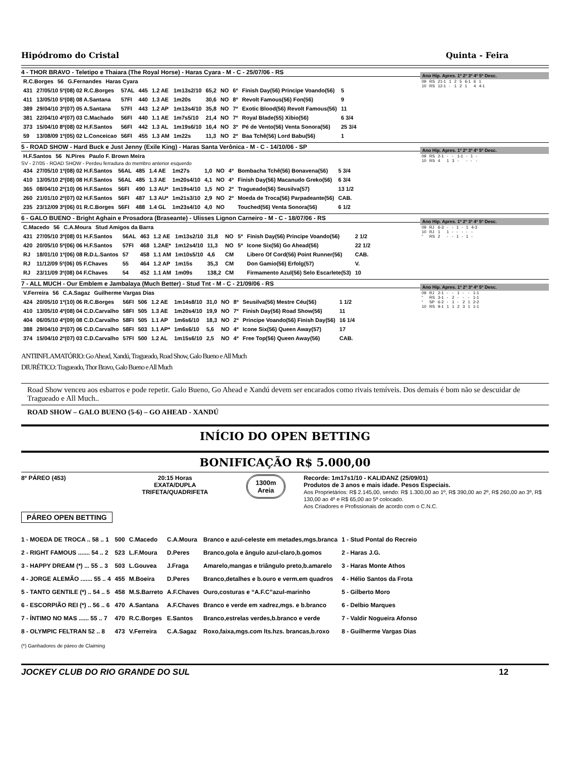Hipódromo do Cristal Quinta - Feira
4 - THOR BRAVO - Teletipo e Thaiara (The Royal Horse) - Haras Cyara - M - C - 25/07/06 - RS
| R.C.Borges | 56 | G.Fernandes | Haras Cyara |
| 431 | 27/05/10 5º(08) 02 R.C.Borges | 57AL | 445 | 1.2 AE | 1m13s2/10 | 65,2 | NO | 6º | Finish Day(56) Principe Voando(56) | 5 |
| 411 | 13/05/10 5º(08) 08 A.Santana | 57FI | 440 | 1.3 AE | 1m20s | 30,6 | NO | 8º | Revolt Famous(56) Fon(56) | 9 |
| 389 | 29/04/10 3º(07) 05 A.Santana | 57FI | 443 | 1.2 AP | 1m13s4/10 | 35,8 | NO | 7º | Exotic Blood(56) Revolt Famous(56) | 11 |
| 381 | 22/04/10 4º(07) 03 C.Machado | 56FI | 440 | 1.1 AE | 1m7s5/10 | 21,4 | NO | 7º | Royal Blade(55) Xibio(56) | 6 3/4 |
| 373 | 15/04/10 8º(08) 02 H.F.Santos | 56FI | 442 | 1.3 AL | 1m19s6/10 | 16,4 | NO | 3º | Pé de Vento(56) Venta Sonora(56) | 25 3/4 |
| 59 | 13/08/09 1º(05) 02 L.Conceicao | 56FI | 455 | 1.3 AM | 1m22s | 11,3 | NO | 2º | Baa Tchê(56) Lord Babu(56) | 1 |
Ano Hip. Apres. 1º 2º 3º 4º 5º Desc.
| 09 | RS | 21-1 | 1 | 2 | 5 | 6-1 | 6 | 1 |
| 10 | RS | 12-1 | - | 1 | 2 | 1 | 4 | 4-1 |
5 - ROAD SHOW - Hard Buck e Just Jenny (Exile King) - Haras Santa Verônica - M - C - 14/10/06 - SP
| H.F.Santos | 56 | N.Pires | Paulo F. Brown Meira |
SV - 27/05 - ROAD SHOW - Perdeu ferradura do membro anterior esquerdo
| 434 | 27/05/10 1º(08) 02 H.F.Santos | 56AL | 485 | 1.4 AE | 1m27s | 1,0 | NO | 4º | Bombacha Tchê(56) Bonavena(56) | 5 3/4 |
| 410 | 13/05/10 2º(08) 08 H.F.Santos | 56AL | 485 | 1.3 AE | 1m20s4/10 | 4,1 | NO | 4º | Finish Day(56) Macanudo Greko(56) | 6 3/4 |
| 365 | 08/04/10 2º(10) 06 H.F.Santos | 56FI | 490 | 1.3 AU* | 1m19s4/10 | 1,5 | NO | 2º | Tragueado(56) Seusilva(57) | 13 1/2 |
| 260 | 21/01/10 2º(07) 02 H.F.Santos | 56FI | 487 | 1.3 AU* | 1m21s3/10 | 2,9 | NO | 2º | Moeda de Troca(56) Parpadeante(56) | CAB. |
| 235 | 23/12/09 3º(06) 01 R.C.Borges | 56FI | 488 | 1.4 GL | 1m23s4/10 | 4,0 | NO | | Touched(56) Venta Sonora(56) | 6 1/2 |
Ano Hip. Apres. 1º 2º 3º 4º 5º Desc.
| 09 | RS | 2-1 | - | - | 1-1 | - | 1 | - |
| 10 | RS | 4 | 1 | 3 | - | - | - | - |
6 - GALO BUENO - Bright Aghain e Prosadora (Braseante) - Ulisses Lignon Carneiro - M - C - 18/07/06 - RS
| C.Macedo | 56 | C.A.Moura | Stud Amigos da Barra |
| 431 | 27/05/10 3º(08) 01 H.F.Santos | 56AL | 463 | 1.2 AE | 1m13s2/10 | 31,8 | NO | 5º | Finish Day(56) Principe Voando(56) | 2 1/2 |
| 420 | 20/05/10 5º(06) 06 H.F.Santos | 57FI | 468 | 1.2AE* | 1m12s4/10 | 11,3 | NO | 5º | Icone Six(56) Go Ahead(56) | 22 1/2 |
| RJ | 18/01/10 1º(06) 08 R.D.L.Santos | 57 | 458 | 1.1 AM | 1m10s5/10 | 4,6 | CM | | Libero Of Cord(56) Point Runner(56) | CAB. |
| RJ | 11/12/09 5º(06) 05 F.Chaves | 55 | 464 | 1.2 AP | 1m15s | 35,3 | CM | | Don Gamio(56) Erfolg(57) | V. |
| RJ | 23/11/09 3º(08) 04 F.Chaves | 54 | 452 | 1.1 AM | 1m09s | 138,2 | CM | | Firmamento Azul(56) Selo Escarlete(53) | 10 |
Ano Hip. Apres. 1º 2º 3º 4º 5º Desc.
| 09 | RJ | 6-3 | - | - | 1 | - | 1 | 4-3 |
| 10 | RJ | 1 | 1 | - | - | - | - | - |
| “ | RS | 2 | - | - | 1 | - | 1 | - |
7 - ALL MUCH - Our Emblem e Jambalaya (Much Better) - Stud Tnt - M - C - 21/09/06 - RS
| V.Ferreira | 56 | C.A.Sagaz | Guilherme Vargas Dias |
| 424 | 20/05/10 1º(10) 06 R.C.Borges | 56FI | 506 | 1.2 AE | 1m14s8/10 | 31,0 | NO | 8º | Seusilva(56) Mestre Céu(56) | 1 1/2 |
| 410 | 13/05/10 4º(08) 04 C.D.Carvalho | 58FI | 505 | 1.3 AE | 1m20s4/10 | 19,9 | NO | 7º | Finish Day(56) Road Show(56) | 11 |
| 404 | 06/05/10 4º(09) 08 C.D.Carvalho | 58FI | 505 | 1.1 AP | 1m6s6/10 | 18,3 | NO | 2º | Principe Voando(56) Finish Day(56) | 16 1/4 |
| 388 | 29/04/10 3º(07) 06 C.D.Carvalho | 58FI | 503 | 1.1 AP* | 1m6s6/10 | 5,6 | NO | 4º | Icone Six(56) Queen Away(57) | 17 |
| 374 | 15/04/10 2º(07) 03 C.D.Carvalho | 57FI | 500 | 1.2 AL | 1m15s6/10 | 2,5 | NO | 4º | Free Top(56) Queen Away(56) | CAB. |
Ano Hip. Apres. 1º 2º 3º 4º 5º Desc.
| 09 | RJ | 2-1 | - | - | 1 | - | - | 1-1 |
| “ | RS | 3-1 | - | 2 | - | - | - | 1-1 |
| “ | SP | 6-2 | - | 1 | - | 2 | 1 | 2-2 |
| 10 | RS | 9-1 | 1 | 1 | 2 | 3 | 1 | 1-1 |
ANTIINFLAMATÓRIO: Go Ahead, Xandú, Tragueado, Road Show, Galo Bueno e All Much
DIURÉTICO: Tragueado, Thor Bravo, Galo Bueno e All Much
Road Show venceu aos esbarros e pode repetir. Galo Bueno, Go Ahead e Xandú devem ser encarados como rivais temíveis. Dos demais é bom não se descuidar de Tragueado e All Much..
ROAD SHOW – GALO BUENO (5-6) – GO AHEAD - XANDÚ
INÍCIO DO OPEN BETTING
BONIFICAÇÃO R$ 5.000,00
8º PÁREO (453) 20:15 Horas
EXATA/DUPLA
TRIFETA/QUADRIFETA
1300m
Areia
Recorde: 1m17s1/10 - KALIDANZ (25/09/01)
Produtos de 3 anos e mais idade. Pesos Especiais.
Aos Proprietários: R$ 2.145,00, sendo: R$ 1.300,00 ao 1º, R$ 390,00 ao 2º, R$ 260,00 ao 3º, R$ 130,00 ao 4º e R$ 65,00 ao 5º colocado.
Aos Criadores e Profissionais de acordo com o C.N.C.
PÁREO OPEN BETTING
| 1 - MOEDA DE TROCA .. 58 .. 1 | 500 | C.Macedo | C.A.Moura | Branco e azul-celeste em metades,mgs.branca | 1 - Stud Pontal do Recreio |
| 2 - RIGHT FAMOUS ....... 54 .. 2 | 523 | L.F.Moura | D.Peres | Branco,gola e ângulo azul-claro,b.gomos | 2 - Haras J.G. |
| 3 - HAPPY DREAM (*) ... 55 .. 3 | 503 | L.Gouvea | J.Fraga | Amarelo,mangas e triângulo preto,b.amarelo | 3 - Haras Monte Athos |
| 4 - JORGE ALEMÃO ....... 55 .. 4 | 455 | M.Boeira | D.Peres | Branco,detalhes e b.ouro e verm.em quadros | 4 - Hélio Santos da Frota |
| 5 - TANTO GENTILE (*) .. 54 .. 5 | 458 | M.S.Barreto | A.F.Chaves | Ouro,costuras e “A.F.C”azul-marinho | 5 - Gilberto Moro |
| 6 - ESCORPIÃO REI (*) .. 56 .. 6 | 470 | A.Santana | A.F.Chaves | Branco e verde em xadrez,mgs. e b.branco | 6 - Delbio Marques |
| 7 - ÍNTIMO NO MAS ...... 55 .. 7 | 470 | R.C.Borges | E.Santos | Branco,estrelas verdes,b.branco e verde | 7 - Valdir Nogueira Afonso |
| 8 - OLYMPIC FELTRAN 52 .. 8 | 473 | V.Ferreira | C.A.Sagaz | Roxo,faixa,mgs.com lts.hzs. brancas,b.roxo | 8 - Guilherme Vargas Dias |
(*) Ganhadores de páreo de Claiming
JOCKEY CLUB DO RIO GRANDE DO SUL 12